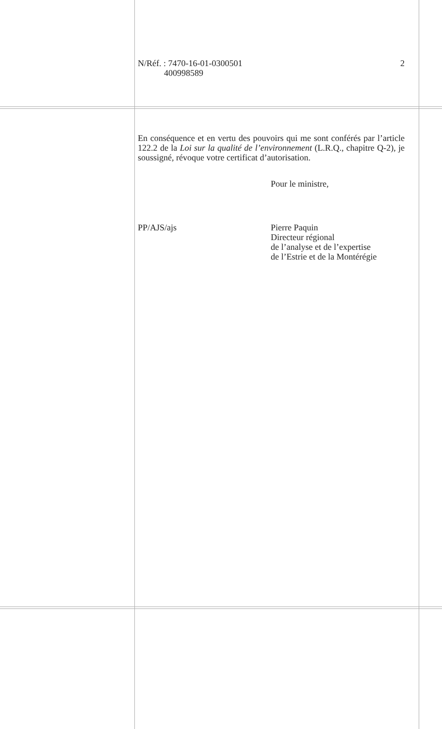N/Réf. : 7470-16-01-0300501
400998589
2
En conséquence et en vertu des pouvoirs qui me sont conférés par l’article 122.2 de la Loi sur la qualité de l’environnement (L.R.Q., chapitre Q-2), je soussigné, révoque votre certificat d’autorisation.
Pour le ministre,
PP/AJS/ajs Pierre Paquin
Directeur régional
de l’analyse et de l’expertise
de l’Estrie et de la Montérégie